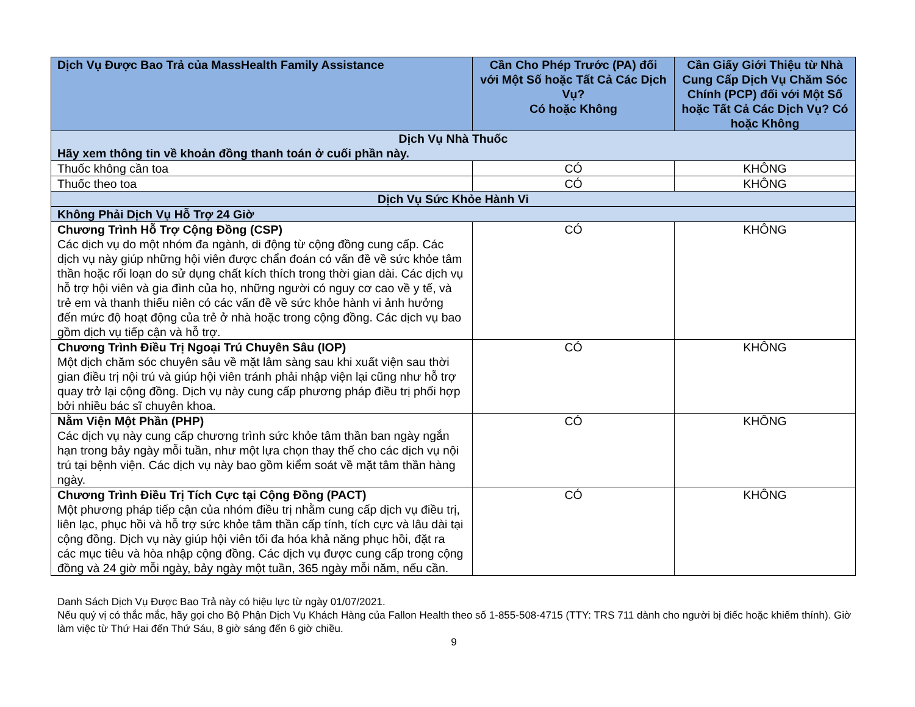| Dịch Vụ Được Bao Trả của MassHealth Family Assistance | Cần Cho Phép Trước (PA) đối với Một Số hoặc Tất Cả Các Dịch Vụ? Có hoặc Không | Cần Giấy Giới Thiệu từ Nhà Cung Cấp Dịch Vụ Chăm Sóc Chính (PCP) đối với Một Số hoặc Tất Cả Các Dịch Vụ? Có hoặc Không |
| --- | --- | --- |
| Dịch Vụ Nhà Thuốc Hãy xem thông tin về khoản đồng thanh toán ở cuối phần này. | | |
| Thuốc không cần toa | CÓ | KHÔNG |
| Thuốc theo toa | CÓ | KHÔNG |
| Dịch Vụ Sức Khỏe Hành Vi | | |
| Không Phải Dịch Vụ Hỗ Trợ 24 Giờ | | |
| Chương Trình Hỗ Trợ Cộng Đồng (CSP) Các dịch vụ do một nhóm đa ngành, di động từ cộng đồng cung cấp. Các dịch vụ này giúp những hội viên được chẩn đoán có vấn đề về sức khỏe tâm thần hoặc rối loạn do sử dụng chất kích thích trong thời gian dài. Các dịch vụ hỗ trợ hội viên và gia đình của họ, những người có nguy cơ cao về y tế, và trẻ em và thanh thiếu niên có các vấn đề về sức khỏe hành vi ảnh hưởng đến mức độ hoạt động của trẻ ở nhà hoặc trong cộng đồng. Các dịch vụ bao gồm dịch vụ tiếp cận và hỗ trợ. | CÓ | KHÔNG |
| Chương Trình Điều Trị Ngoại Trú Chuyên Sâu (IOP) Một dịch chăm sóc chuyên sâu về mặt lâm sàng sau khi xuất viện sau thời gian điều trị nội trú và giúp hội viên tránh phải nhập viện lại cũng như hỗ trợ quay trở lại cộng đồng. Dịch vụ này cung cấp phương pháp điều trị phối hợp bởi nhiều bác sĩ chuyên khoa. | CÓ | KHÔNG |
| Nằm Viện Một Phần (PHP) Các dịch vụ này cung cấp chương trình sức khỏe tâm thần ban ngày ngắn hạn trong bảy ngày mỗi tuần, như một lựa chọn thay thế cho các dịch vụ nội trú tại bệnh viện. Các dịch vụ này bao gồm kiểm soát về mặt tâm thần hàng ngày. | CÓ | KHÔNG |
| Chương Trình Điều Trị Tích Cực tại Cộng Đồng (PACT) Một phương pháp tiếp cận của nhóm điều trị nhằm cung cấp dịch vụ điều trị, liên lạc, phục hồi và hỗ trợ sức khỏe tâm thần cấp tính, tích cực và lâu dài tại cộng đồng. Dịch vụ này giúp hội viên tối đa hóa khả năng phục hồi, đặt ra các mục tiêu và hòa nhập cộng đồng. Các dịch vụ được cung cấp trong cộng đồng và 24 giờ mỗi ngày, bảy ngày một tuần, 365 ngày mỗi năm, nếu cần. | CÓ | KHÔNG |
Danh Sách Dịch Vụ Được Bao Trả này có hiệu lực từ ngày 01/07/2021.
Nếu quý vị có thắc mắc, hãy gọi cho Bộ Phận Dịch Vụ Khách Hàng của Fallon Health theo số 1-855-508-4715 (TTY: TRS 711 dành cho người bị điếc hoặc khiếm thính). Giờ làm việc từ Thứ Hai đến Thứ Sáu, 8 giờ sáng đến 6 giờ chiều.
9